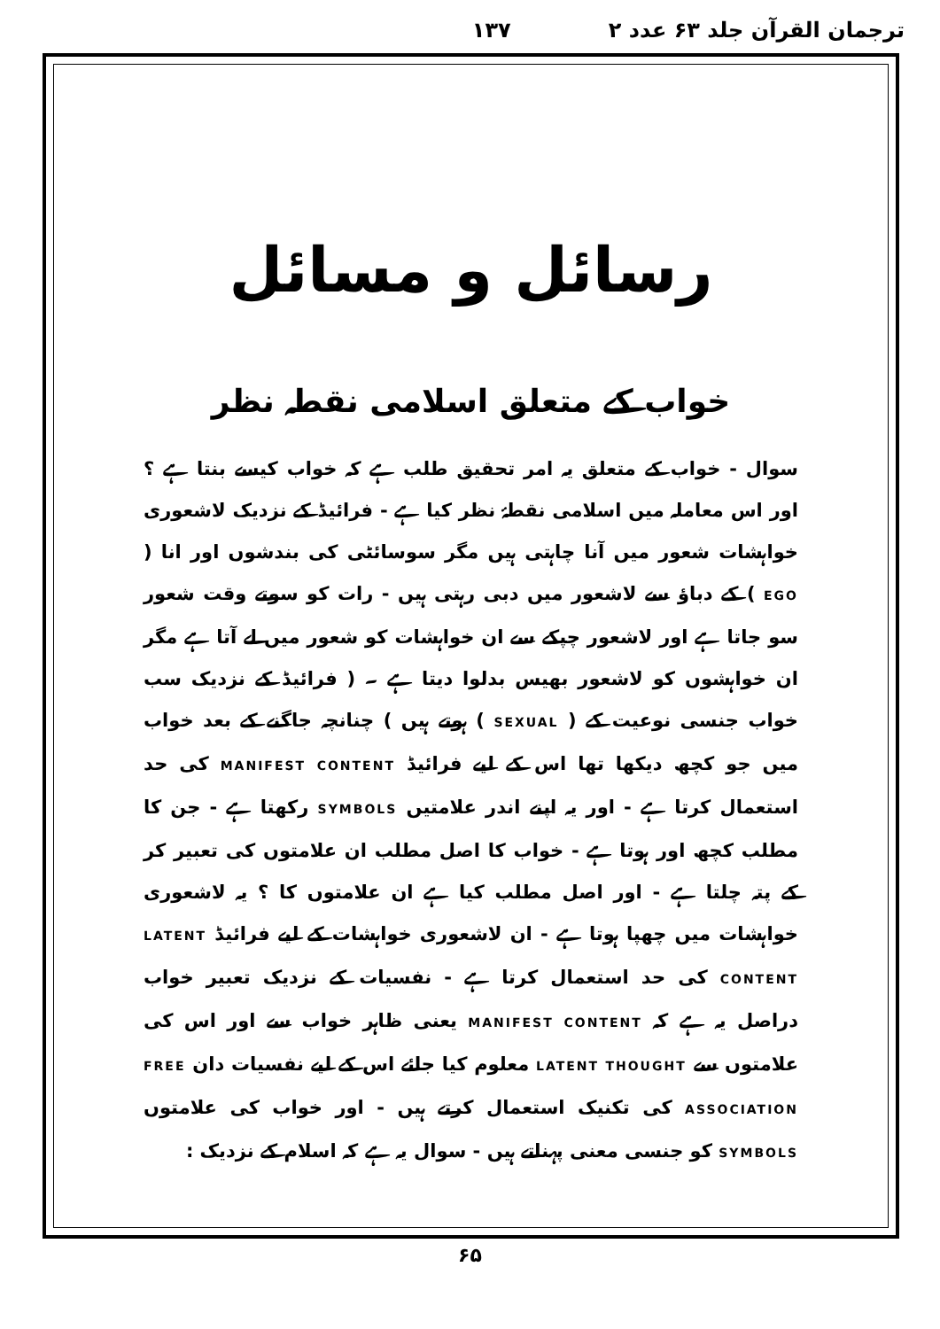ترجمان القرآن جلد ۶۳ عدد ۲ ۱۳۷
رسائل و مسائل
خواب کے متعلق اسلامی نقطہ نظر
سوال - خواب کے متعلق یہ امر تحقیق طلب ہے کہ خواب کیسے بنتا ہے ؟ اور اس معاملہ میں اسلامی نقطۂ نظر کیا ہے - فرائیڈ کے نزدیک لاشعوری خواہشات شعور میں آنا چاہتی ہیں مگر سوسائٹی کی بندشوں اور انا ( EGO ) کے دباؤ سے لاشعور میں دبی رہتی ہیں - رات کو سوتے وقت شعور سو جاتا ہے اور لاشعور چپکے سے ان خواہشات کو شعور میں لے آتا ہے مگر ان خواہشوں کو لاشعور بھیس بدلوا دیتا ہے ۔ ( فرائیڈ کے نزدیک سب خواب جنسی نوعیت کے ( SEXUAL ) ہوتے ہیں ) چنانچہ جاگنے کے بعد خواب میں جو کچھ دیکھا تھا اس کے لیے فرائیڈ MANIFEST CONTENT کی حد استعمال کرتا ہے - اور یہ اپنے اندر علامتیں SYMBOLS رکھتا ہے - جن کا مطلب کچھ اور ہوتا ہے - خواب کا اصل مطلب ان علامتوں کی تعبیر کر کے پتہ چلتا ہے - اور اصل مطلب کیا ہے ان علامتوں کا ؟ یہ لاشعوری خواہشات میں چھپا ہوتا ہے - ان لاشعوری خواہشات کے لیے فرائیڈ LATENT CONTENT کی حد استعمال کرتا ہے - نفسیات کے نزدیک تعبیر خواب دراصل یہ ہے کہ MANIFEST CONTENT یعنی ظاہر خواب سے اور اس کی علامتوں سے LATENT THOUGHT معلوم کیا جائے اس کے لیے نفسیات دان FREE ASSOCIATION کی تکنیک استعمال کرتے ہیں - اور خواب کی علامتوں SYMBOLS کو جنسی معنی پہناتے ہیں - سوال یہ ہے کہ اسلام کے نزدیک :
۶۵